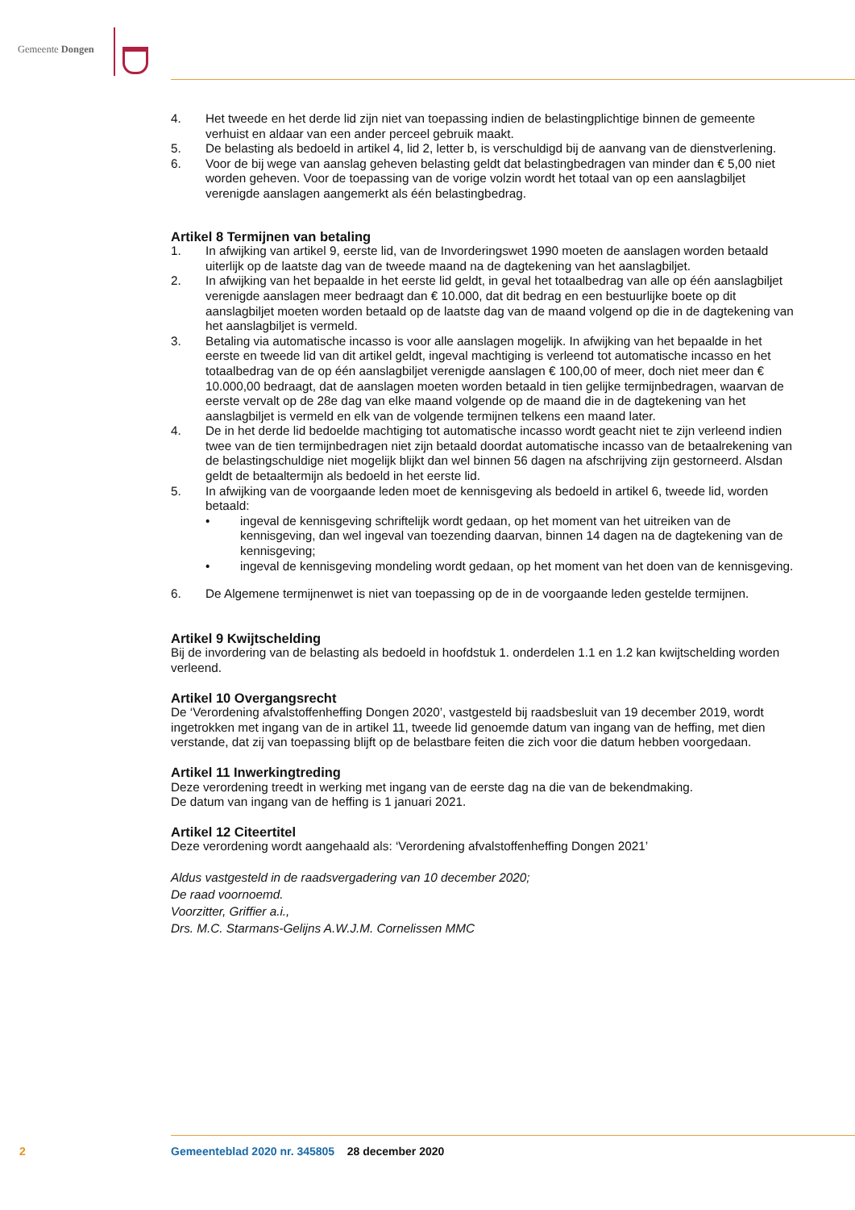Gemeente Dongen
4. Het tweede en het derde lid zijn niet van toepassing indien de belastingplichtige binnen de gemeente verhuist en aldaar van een ander perceel gebruik maakt.
5. De belasting als bedoeld in artikel 4, lid 2, letter b, is verschuldigd bij de aanvang van de dienstverlening.
6. Voor de bij wege van aanslag geheven belasting geldt dat belastingbedragen van minder dan € 5,00 niet worden geheven. Voor de toepassing van de vorige volzin wordt het totaal van op een aanslagbiljet verenigde aanslagen aangemerkt als één belastingbedrag.
Artikel 8 Termijnen van betaling
1. In afwijking van artikel 9, eerste lid, van de Invorderingswet 1990 moeten de aanslagen worden betaald uiterlijk op de laatste dag van de tweede maand na de dagtekening van het aanslagbiljet.
2. In afwijking van het bepaalde in het eerste lid geldt, in geval het totaalbedrag van alle op één aanslagbiljet verenigde aanslagen meer bedraagt dan € 10.000, dat dit bedrag en een bestuurlijke boete op dit aanslagbiljet moeten worden betaald op de laatste dag van de maand volgend op die in de dagtekening van het aanslagbiljet is vermeld.
3. Betaling via automatische incasso is voor alle aanslagen mogelijk. In afwijking van het bepaalde in het eerste en tweede lid van dit artikel geldt, ingeval machtiging is verleend tot automatische incasso en het totaalbedrag van de op één aanslagbiljet verenigde aanslagen € 100,00 of meer, doch niet meer dan € 10.000,00 bedraagt, dat de aanslagen moeten worden betaald in tien gelijke termijnbedragen, waarvan de eerste vervalt op de 28e dag van elke maand volgende op de maand die in de dagtekening van het aanslagbiljet is vermeld en elk van de volgende termijnen telkens een maand later.
4. De in het derde lid bedoelde machtiging tot automatische incasso wordt geacht niet te zijn verleend indien twee van de tien termijnbedragen niet zijn betaald doordat automatische incasso van de betaalrekening van de belastingschuldige niet mogelijk blijkt dan wel binnen 56 dagen na afschrijving zijn gestorneerd. Alsdan geldt de betaaltermijn als bedoeld in het eerste lid.
5. In afwijking van de voorgaande leden moet de kennisgeving als bedoeld in artikel 6, tweede lid, worden betaald:
• ingeval de kennisgeving schriftelijk wordt gedaan, op het moment van het uitreiken van de kennisgeving, dan wel ingeval van toezending daarvan, binnen 14 dagen na de dagtekening van de kennisgeving;
• ingeval de kennisgeving mondeling wordt gedaan, op het moment van het doen van de kennisgeving.
6. De Algemene termijnenwet is niet van toepassing op de in de voorgaande leden gestelde termijnen.
Artikel 9 Kwijtschelding
Bij de invordering van de belasting als bedoeld in hoofdstuk 1. onderdelen 1.1 en 1.2 kan kwijtschelding worden verleend.
Artikel 10 Overgangsrecht
De ‘Verordening afvalstoffenheffing Dongen 2020’, vastgesteld bij raadsbesluit van 19 december 2019, wordt ingetrokken met ingang van de in artikel 11, tweede lid genoemde datum van ingang van de heffing, met dien verstande, dat zij van toepassing blijft op de belastbare feiten die zich voor die datum hebben voorgedaan.
Artikel 11 Inwerkingtreding
Deze verordening treedt in werking met ingang van de eerste dag na die van de bekendmaking.
De datum van ingang van de heffing is 1 januari 2021.
Artikel 12 Citeertitel
Deze verordening wordt aangehaald als: ‘Verordening afvalstoffenheffing Dongen 2021’
Aldus vastgesteld in de raadsvergadering van 10 december 2020;
De raad voornoemd.
Voorzitter, Griffier a.i.,
Drs. M.C. Starmans-Gelijns A.W.J.M. Cornelissen MMC
2
Gemeenteblad 2020 nr. 345805 28 december 2020